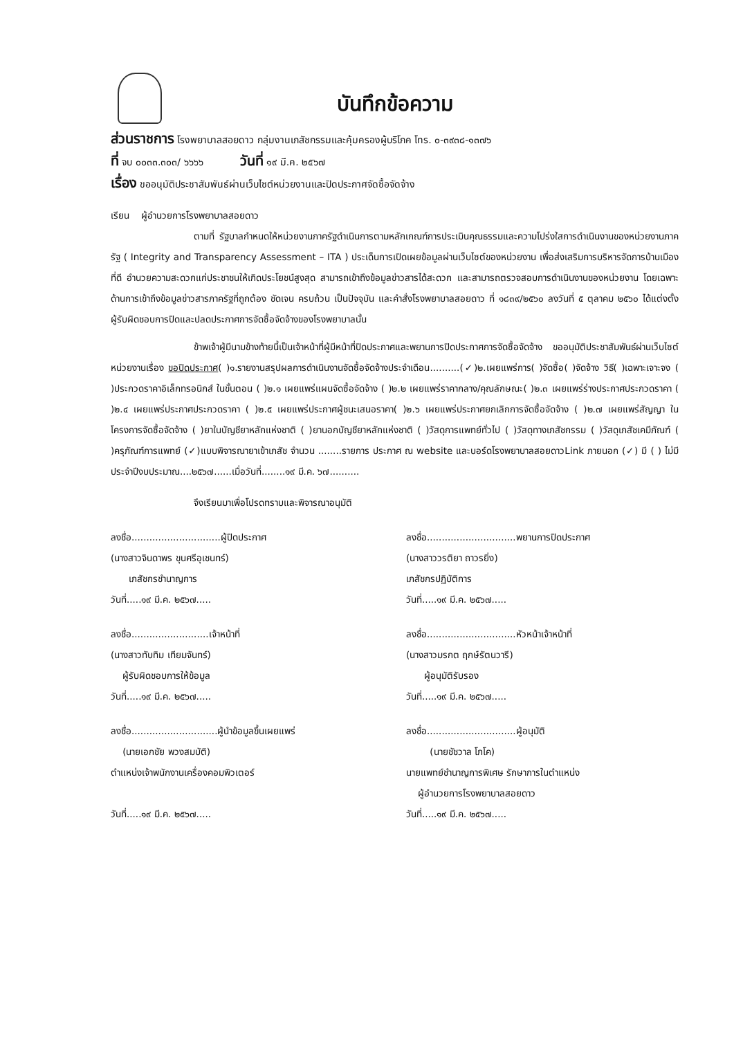บันทึกข้อความ
ส่วนราชการ โรงพยาบาลสอยดาว กลุ่มงานเภสัชกรรมและคุ้มครองผู้บริโภค โทร. ๐-๓๙๓๘-๑๓๗๖
ที่ จบ ๐๐๓๓.๓๐๓/ ๖๖๖๖ วันที่ ๑๙ มี.ค. ๒๕๖๗
เรื่อง ขออนุมัติประชาสัมพันธ์ผ่านเว็บไซต์หน่วยงานและปิดประกาศจัดซื้อจัดจ้าง
เรียน ผู้อำนวยการโรงพยาบาลสอยดาว
ตามที่ รัฐบาลกำหนดให้หน่วยงานภาครัฐดำเนินการตามหลักเกณฑ์การประเมินคุณธรรมและความโปร่งใสการดำเนินงานของหน่วยงานภาครัฐ ( Integrity and Transparency Assessment – ITA ) ประเด็นการเปิดเผยข้อมูลผ่านเว็บไซต์ของหน่วยงาน เพื่อส่งเสริมการบริหารจัดการบ้านเมืองที่ดี อำนวยความสะดวกแก่ประชาชนให้เกิดประโยชน์สูงสุด สามารถเข้าถึงข้อมูลข่าวสารได้สะดวก และสามารถตรวจสอบการดำเนินงานของหน่วยงาน โดยเฉพาะด้านการเข้าถึงข้อมูลข่าวสารภาครัฐที่ถูกต้อง ชัดเจน ครบถ้วน เป็นปัจจุบัน และคำสั่งโรงพยาบาลสอยดาว ที่ ๑๘๓๙/๒๕๖๐ ลงวันที่ ๕ ตุลาคม ๒๕๖๐ ได้แต่งตั้งผู้รับผิดชอบการปิดและปลดประกาศการจัดซื้อจัดจ้างของโรงพยาบาลนั้น
ข้าพเจ้าผู้มีนามข้างท้ายนี้เป็นเจ้าหน้าที่ผู้มีหน้าที่ปิดประกาศและพยานการปิดประกาศการจัดซื้อจัดจ้าง ขออนุมัติประชาสัมพันธ์ผ่านเว็บไซต์หน่วยงานเรื่อง ขอปิดประกาศ( )๑.รายงานสรุปผลการดำเนินงานจัดซื้อจัดจ้างประจำเดือน..........(✓)๒.เผยแพร่การ( )จัดซื้อ( )จัดจ้าง วิธี( )เฉพาะเจาะจง ( )ประกวดราคาอิเล็กทรอนิกส์ ในขั้นตอน ( )๒.๑ เผยแพร่แผนจัดซื้อจัดจ้าง ( )๒.๒ เผยแพร่ราคากลาง/คุณลักษณะ( )๒.๓ เผยแพร่ร่างประกาศประกวดราคา ( )๒.๔ เผยแพร่ประกาศประกวดราคา ( )๒.๕ เผยแพร่ประกาศผู้ชนะเสนอราคา( )๒.๖ เผยแพร่ประกาศยกเลิกการจัดซื้อจัดจ้าง ( )๒.๗ เผยแพร่สัญญา ในโครงการจัดซื้อจัดจ้าง ( )ยาในบัญชียาหลักแห่งชาติ ( )ยานอกบัญชียาหลักแห่งชาติ ( )วัสดุการแพทย์ทั่วไป ( )วัสดุทางเภสัชกรรม ( )วัสดุเภสัชเคมีภัณฑ์ ( )ครุภัณฑ์การแพทย์ (✓)แบบพิจารณายาเข้าเภสัช จำนวน ........รายการ ประกาศ ณ website และบอร์ดโรงพยาบาลสอยดาวLink ภายนอก (✓) มี ( ) ไม่มี ประจำปีงบประมาณ....๒๕๖๗......เมื่อวันที่........๑๙ มี.ค. ๖๗..........
จึงเรียนมาเพื่อโปรดทราบและพิจารณาอนุมัติ
ลงชื่อ..............................ผู้ปิดประกาศ
(นางสาวจินดาพร ขุนศรีอุเชนทร์)
เภสัชกรชำนาญการ
วันที่.....๑๙ มี.ค. ๒๕๖๗.....
ลงชื่อ..............................พยานการปิดประกาศ
(นางสาววรติยา ถาวรยิ่ง)
เภสัชกรปฏิบัติการ
วันที่.....๑๙ มี.ค. ๒๕๖๗.....
ลงชื่อ..........................เจ้าหน้าที่
(นางสาวทับทิม เทียมจันทร์)
ผู้รับผิดชอบการให้ข้อมูล
วันที่.....๑๙ มี.ค. ๒๕๖๗.....
ลงชื่อ..............................หัวหน้าเจ้าหน้าที่
(นางสาวมรกต ฤกษ์รัตนวารี)
ผู้อนุมัติรับรอง
วันที่.....๑๙ มี.ค. ๒๕๖๗.....
ลงชื่อ.............................ผู้นำข้อมูลขึ้นเผยแพร่
(นายเอกชัย พวงสมบัติ)
ตำแหน่งเจ้าพนักงานเครื่องคอมพิวเตอร์
วันที่.....๑๙ มี.ค. ๒๕๖๗.....
ลงชื่อ..............................ผู้อนุมัติ
(นายชัชวาล โภโค)
นายแพทย์ชำนาญการพิเศษ รักษาการในตำแหน่ง
ผู้อำนวยการโรงพยาบาลสอยดาว
วันที่.....๑๙ มี.ค. ๒๕๖๗.....